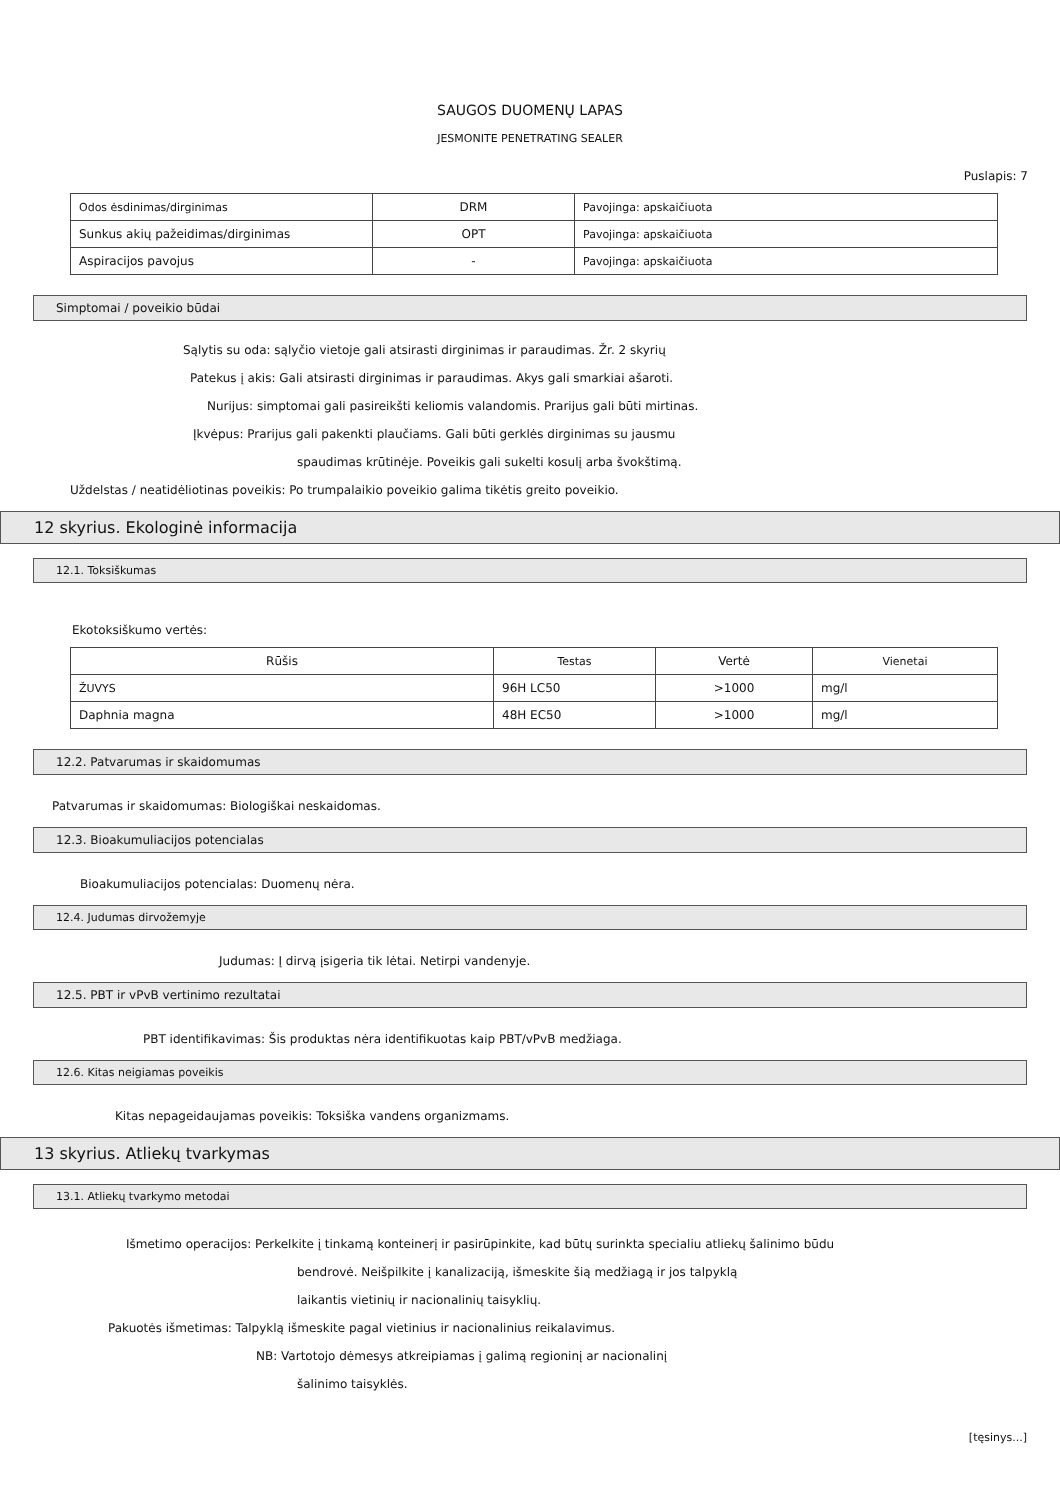SAUGOS DUOMENŲ LAPAS
JESMONITE PENETRATING SEALER
Puslapis: 7
| Odos ėsdinimas/dirginimas | DRM | Pavojinga: apskaičiuota |
| Sunkus akių pažeidimas/dirginimas | OPT | Pavojinga: apskaičiuota |
| Aspiracijos pavojus | - | Pavojinga: apskaičiuota |
Simptomai / poveikio būdai
Sąlytis su oda: sąlyčio vietoje gali atsirasti dirginimas ir paraudimas. Žr. 2 skyrių
Patekus į akis: Gali atsirasti dirginimas ir paraudimas. Akys gali smarkiai ašaroti.
Nurijus: simptomai gali pasireikšti keliomis valandomis. Prarijus gali būti mirtinas.
Įkvėpus: Prarijus gali pakenkti plaučiams. Gali būti gerklės dirginimas su jausmu
spaudimas krūtinėje. Poveikis gali sukelti kosulį arba švokštimą.
Uždelstas / neatidėliotinas poveikis: Po trumpalaikio poveikio galima tikėtis greito poveikio.
12 skyrius. Ekologinė informacija
12.1. Toksiškumas
Ekotoksiškumo vertės:
| Rūšis | Testas | Vertė | Vienetai |
| ŽUVYS | 96H LC50 | >1000 | mg/l |
| Daphnia magna | 48H EC50 | >1000 | mg/l |
12.2. Patvarumas ir skaidomumas
Patvarumas ir skaidomumas: Biologiškai neskaidomas.
12.3. Bioakumuliacijos potencialas
Bioakumuliacijos potencialas: Duomenų nėra.
12.4. Judumas dirvožemyje
Judumas: Į dirvą įsigeria tik lėtai. Netirpi vandenyje.
12.5. PBT ir vPvB vertinimo rezultatai
PBT identifikavimas: Šis produktas nėra identifikuotas kaip PBT/vPvB medžiaga.
12.6. Kitas neigiamas poveikis
Kitas nepageidaujamas poveikis: Toksiška vandens organizmams.
13 skyrius. Atliekų tvarkymas
13.1. Atliekų tvarkymo metodai
Išmetimo operacijos: Perkelkite į tinkamą konteinerį ir pasirūpinkite, kad būtų surinkta specialiu atliekų šalinimo būdu
bendrovė. Neišpilkite į kanalizaciją, išmeskite šią medžiagą ir jos talpyklą
laikantis vietinių ir nacionalinių taisyklių.
Pakuotės išmetimas: Talpyklą išmeskite pagal vietinius ir nacionalinius reikalavimus.
NB: Vartotojo dėmesys atkreipiamas į galimą regioninį ar nacionalinį
šalinimo taisyklės.
[tęsinys...]